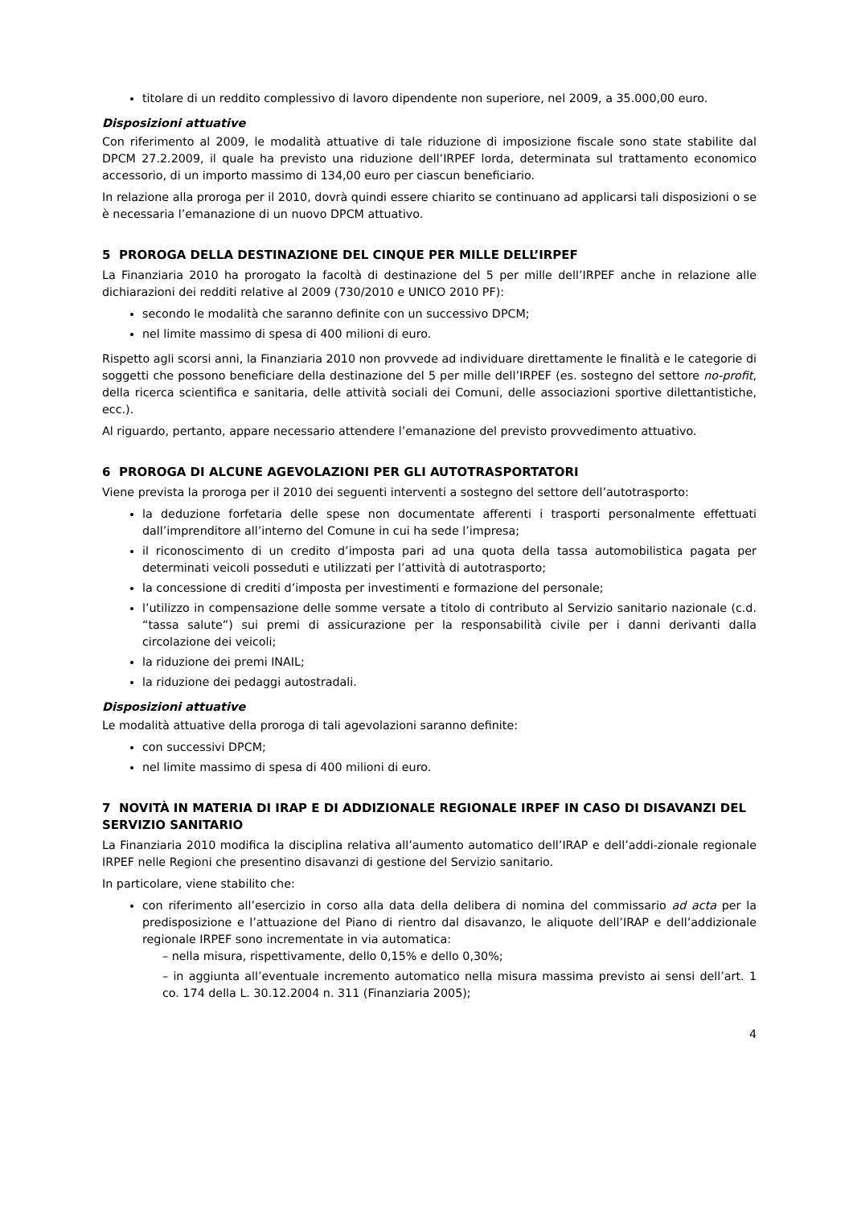titolare di un reddito complessivo di lavoro dipendente non superiore, nel 2009, a 35.000,00 euro.
Disposizioni attuative
Con riferimento al 2009, le modalità attuative di tale riduzione di imposizione fiscale sono state stabilite dal DPCM 27.2.2009, il quale ha previsto una riduzione dell’IRPEF lorda, determinata sul trattamento economico accessorio, di un importo massimo di 134,00 euro per ciascun beneficiario.
In relazione alla proroga per il 2010, dovrà quindi essere chiarito se continuano ad applicarsi tali disposizioni o se è necessaria l’emanazione di un nuovo DPCM attuativo.
5 PROROGA DELLA DESTINAZIONE DEL CINQUE PER MILLE DELL’IRPEF
La Finanziaria 2010 ha prorogato la facoltà di destinazione del 5 per mille dell’IRPEF anche in relazione alle dichiarazioni dei redditi relative al 2009 (730/2010 e UNICO 2010 PF):
secondo le modalità che saranno definite con un successivo DPCM;
nel limite massimo di spesa di 400 milioni di euro.
Rispetto agli scorsi anni, la Finanziaria 2010 non provvede ad individuare direttamente le finalità e le categorie di soggetti che possono beneficiare della destinazione del 5 per mille dell’IRPEF (es. sostegno del settore no-profit, della ricerca scientifica e sanitaria, delle attività sociali dei Comuni, delle associazioni sportive dilettantistiche, ecc.).
Al riguardo, pertanto, appare necessario attendere l’emanazione del previsto provvedimento attuativo.
6 PROROGA DI ALCUNE AGEVOLAZIONI PER GLI AUTOTRASPORTATORI
Viene prevista la proroga per il 2010 dei seguenti interventi a sostegno del settore dell’autotrasporto:
la deduzione forfetaria delle spese non documentate afferenti i trasporti personalmente effettuati dall’imprenditore all’interno del Comune in cui ha sede l’impresa;
il riconoscimento di un credito d’imposta pari ad una quota della tassa automobilistica pagata per determinati veicoli posseduti e utilizzati per l’attività di autotrasporto;
la concessione di crediti d’imposta per investimenti e formazione del personale;
l’utilizzo in compensazione delle somme versate a titolo di contributo al Servizio sanitario nazionale (c.d. “tassa salute”) sui premi di assicurazione per la responsabilità civile per i danni derivanti dalla circolazione dei veicoli;
la riduzione dei premi INAIL;
la riduzione dei pedaggi autostradali.
Disposizioni attuative
Le modalità attuative della proroga di tali agevolazioni saranno definite:
con successivi DPCM;
nel limite massimo di spesa di 400 milioni di euro.
7 NOVITÀ IN MATERIA DI IRAP E DI ADDIZIONALE REGIONALE IRPEF IN CASO DI DISAVANZI DEL SERVIZIO SANITARIO
La Finanziaria 2010 modifica la disciplina relativa all’aumento automatico dell’IRAP e dell’addi-zionale regionale IRPEF nelle Regioni che presentino disavanzi di gestione del Servizio sanitario.
In particolare, viene stabilito che:
con riferimento all’esercizio in corso alla data della delibera di nomina del commissario ad acta per la predisposizione e l’attuazione del Piano di rientro dal disavanzo, le aliquote dell’IRAP e dell’addizionale regionale IRPEF sono incrementate in via automatica:
– nella misura, rispettivamente, dello 0,15% e dello 0,30%;
– in aggiunta all’eventuale incremento automatico nella misura massima previsto ai sensi dell’art. 1 co. 174 della L. 30.12.2004 n. 311 (Finanziaria 2005);
4